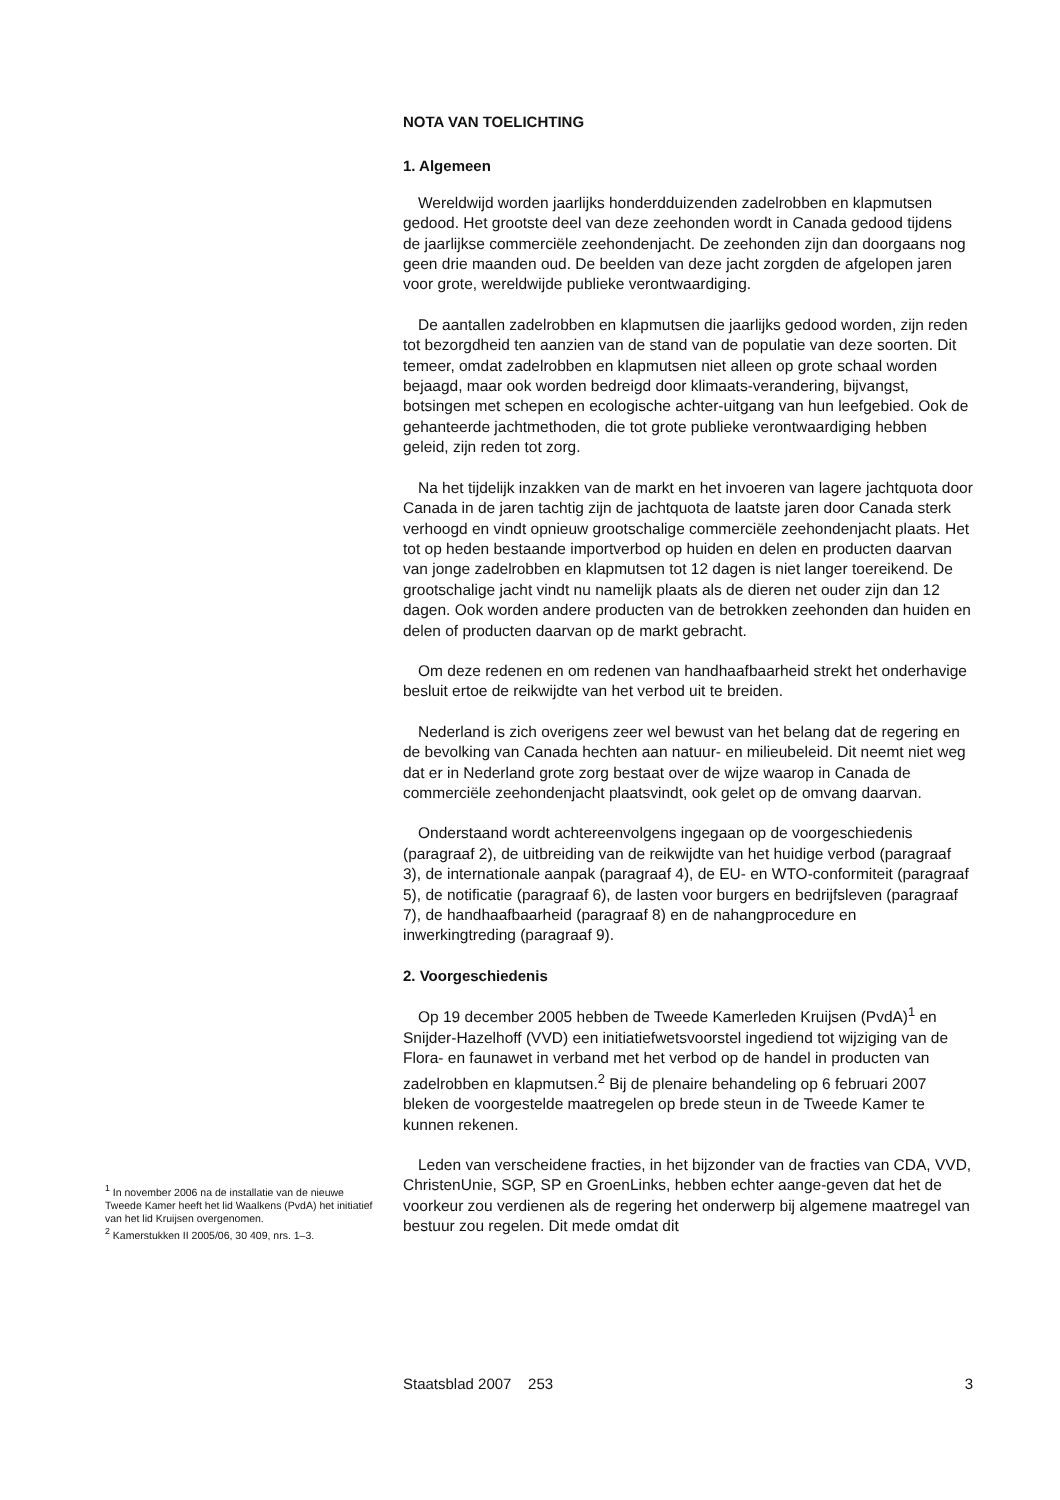NOTA VAN TOELICHTING
1. Algemeen
Wereldwijd worden jaarlijks honderdduizenden zadelrobben en klapmutsen gedood. Het grootste deel van deze zeehonden wordt in Canada gedood tijdens de jaarlijkse commerciële zeehondenjacht. De zeehonden zijn dan doorgaans nog geen drie maanden oud. De beelden van deze jacht zorgden de afgelopen jaren voor grote, wereldwijde publieke verontwaardiging.
De aantallen zadelrobben en klapmutsen die jaarlijks gedood worden, zijn reden tot bezorgdheid ten aanzien van de stand van de populatie van deze soorten. Dit temeer, omdat zadelrobben en klapmutsen niet alleen op grote schaal worden bejaagd, maar ook worden bedreigd door klimaats-verandering, bijvangst, botsingen met schepen en ecologische achter-uitgang van hun leefgebied. Ook de gehanteerde jachtmethoden, die tot grote publieke verontwaardiging hebben geleid, zijn reden tot zorg.
Na het tijdelijk inzakken van de markt en het invoeren van lagere jachtquota door Canada in de jaren tachtig zijn de jachtquota de laatste jaren door Canada sterk verhoogd en vindt opnieuw grootschalige commerciële zeehondenjacht plaats. Het tot op heden bestaande importverbod op huiden en delen en producten daarvan van jonge zadelrobben en klapmutsen tot 12 dagen is niet langer toereikend. De grootschalige jacht vindt nu namelijk plaats als de dieren net ouder zijn dan 12 dagen. Ook worden andere producten van de betrokken zeehonden dan huiden en delen of producten daarvan op de markt gebracht.
Om deze redenen en om redenen van handhaafbaarheid strekt het onderhavige besluit ertoe de reikwijdte van het verbod uit te breiden.
Nederland is zich overigens zeer wel bewust van het belang dat de regering en de bevolking van Canada hechten aan natuur- en milieubeleid. Dit neemt niet weg dat er in Nederland grote zorg bestaat over de wijze waarop in Canada de commerciële zeehondenjacht plaatsvindt, ook gelet op de omvang daarvan.
Onderstaand wordt achtereenvolgens ingegaan op de voorgeschiedenis (paragraaf 2), de uitbreiding van de reikwijdte van het huidige verbod (paragraaf 3), de internationale aanpak (paragraaf 4), de EU- en WTO-conformiteit (paragraaf 5), de notificatie (paragraaf 6), de lasten voor burgers en bedrijfsleven (paragraaf 7), de handhaafbaarheid (paragraaf 8) en de nahangprocedure en inwerkingtreding (paragraaf 9).
2. Voorgeschiedenis
Op 19 december 2005 hebben de Tweede Kamerleden Kruijsen (PvdA)<sup>1</sup> en Snijder-Hazelhoff (VVD) een initiatiefwetsvoorstel ingediend tot wijziging van de Flora- en faunawet in verband met het verbod op de handel in producten van zadelrobben en klapmutsen.<sup>2</sup> Bij de plenaire behandeling op 6 februari 2007 bleken de voorgestelde maatregelen op brede steun in de Tweede Kamer te kunnen rekenen.
Leden van verscheidene fracties, in het bijzonder van de fracties van CDA, VVD, ChristenUnie, SGP, SP en GroenLinks, hebben echter aange-geven dat het de voorkeur zou verdienen als de regering het onderwerp bij algemene maatregel van bestuur zou regelen. Dit mede omdat dit
<sup>1</sup> In november 2006 na de installatie van de nieuwe Tweede Kamer heeft het lid Waalkens (PvdA) het initiatief van het lid Kruijsen overgenomen.
<sup>2</sup> Kamerstukken II 2005/06, 30 409, nrs. 1–3.
Staatsblad 2007 253 3